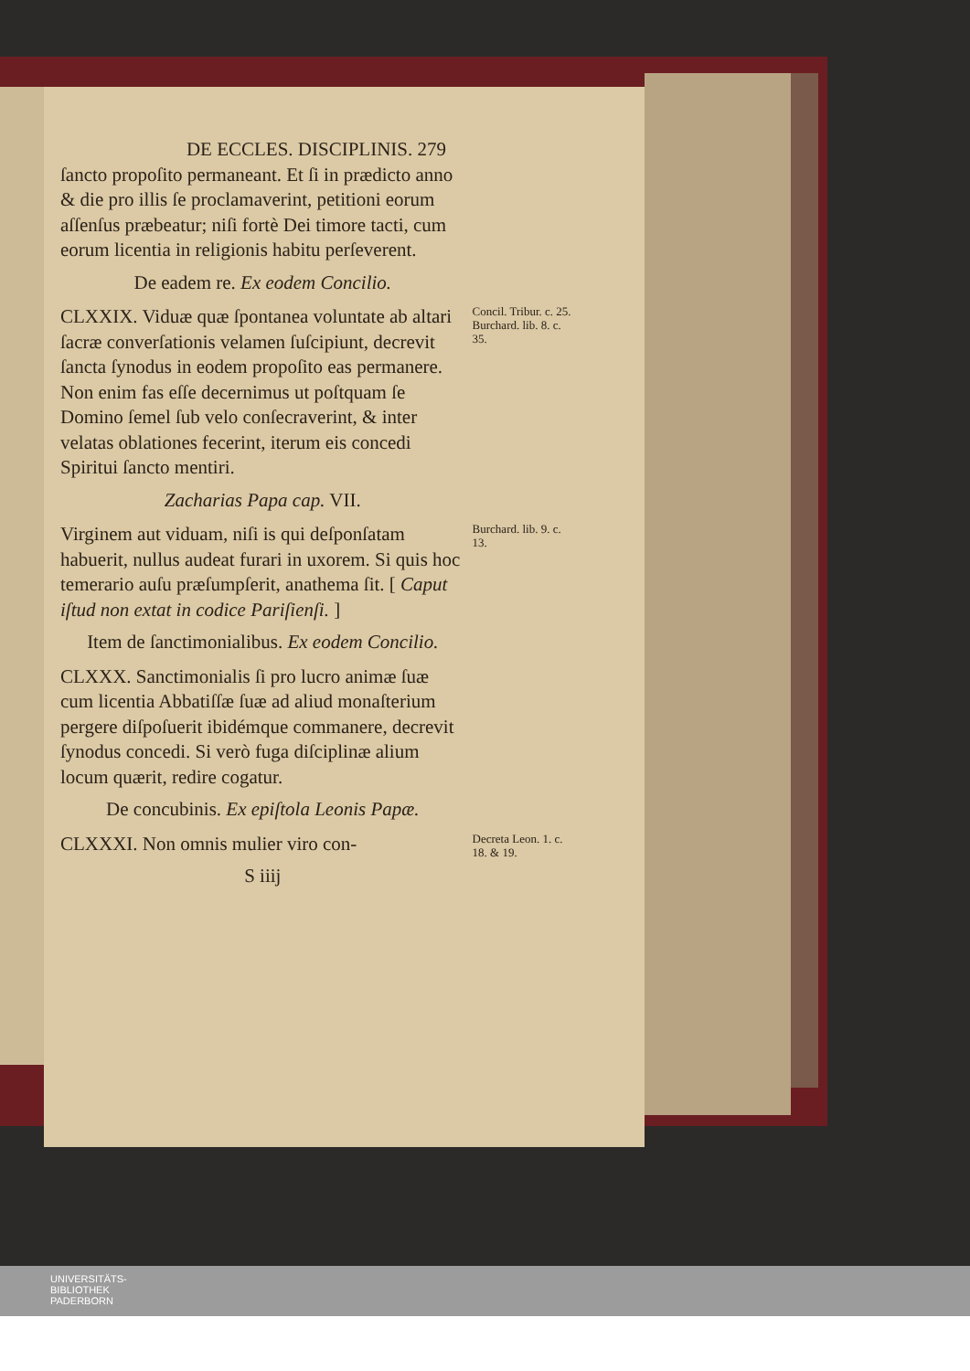DE ECCLES. DISCIPLINIS. 279
ſancto propoſito permaneant. Et ſi in prædicto anno & die pro illis ſe proclamaverint, petitioni eorum aſſenſus præbeatur; niſi fortè Dei timore tacti, cum eorum licentia in religionis habitu perſeverent.
De eadem re. Ex eodem Concilio.
CLXXIX. Viduæ quæ ſpontanea voluntate ab altari ſacræ converſationis velamen ſuſcipiunt, decrevit ſancta ſynodus in eodem propoſito eas permanere. Non enim fas eſſe decernimus ut poſtquam ſe Domino ſemel ſub velo conſecraverint, & inter velatas oblationes fecerint, iterum eis concedi Spiritui ſancto mentiri.
Zacharias Papa cap. VII.
Concil. Tribur. c. 25. Burchard. lib. 8. c. 35.
Virginem aut viduam, niſi is qui deſponſatam habuerit, nullus audeat furari in uxorem. Si quis hoc temerario auſu præſumpſerit, anathema ſit. [ Caput iſtud non extat in codice Pariſienſi. ]
Item de ſanctimonialibus. Ex eodem Concilio.
CLXXX. Sanctimonialis ſi pro lucro animæ ſuæ cum licentia Abbatiſſæ ſuæ ad aliud monaſterium pergere diſpoſuerit ibidémque commanere, decrevit ſynodus concedi. Si verò fuga diſciplinæ alium locum quærit, redire cogatur.
De concubinis. Ex epiſtola Leonis Papæ.
Burchard. lib. 9. c. 13.
CLXXXI. Non omnis mulier viro con-
S iiij
Decreta Leon. 1. c. 18. & 19.
UNIVERSITÄTS-
BIBLIOTHEK
PADERBORN